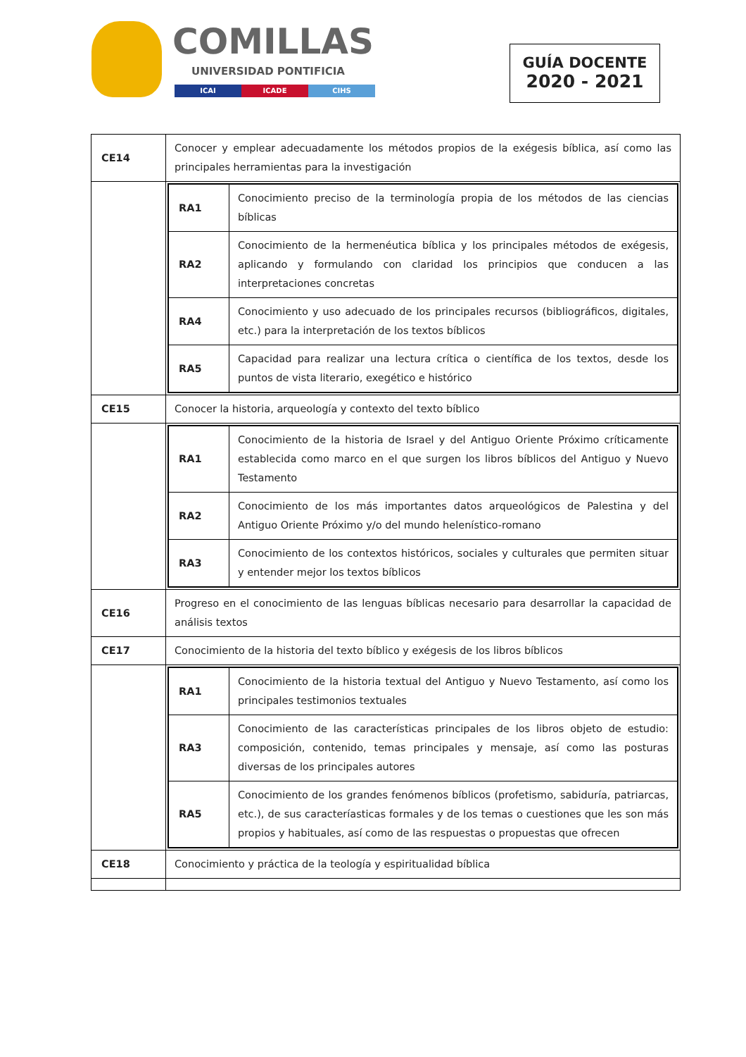COMILLAS
UNIVERSIDAD PONTIFICIA
ICAI ICADE CIHS
GUÍA DOCENTE
2020 - 2021
| CE14 | Conocer y emplear adecuadamente los métodos propios de la exégesis bíblica, así como las principales herramientas para la investigación |
| | / RA1 / Conocimiento preciso de la terminología propia de los métodos de las ciencias bíblicas / / RA2 / Conocimiento de la hermenéutica bíblica y los principales métodos de exégesis, aplicando y formulando con claridad los principios que conducen a las interpretaciones concretas / / RA4 / Conocimiento y uso adecuado de los principales recursos (bibliográficos, digitales, etc.) para la interpretación de los textos bíblicos / / RA5 / Capacidad para realizar una lectura crítica o científica de los textos, desde los puntos de vista literario, exegético e histórico / |
| CE15 | Conocer la historia, arqueología y contexto del texto bíblico |
| | / RA1 / Conocimiento de la historia de Israel y del Antiguo Oriente Próximo críticamente establecida como marco en el que surgen los libros bíblicos del Antiguo y Nuevo Testamento / / RA2 / Conocimiento de los más importantes datos arqueológicos de Palestina y del Antiguo Oriente Próximo y/o del mundo helenístico-romano / / RA3 / Conocimiento de los contextos históricos, sociales y culturales que permiten situar y entender mejor los textos bíblicos / |
| CE16 | Progreso en el conocimiento de las lenguas bíblicas necesario para desarrollar la capacidad de análisis textos |
| CE17 | Conocimiento de la historia del texto bíblico y exégesis de los libros bíblicos |
| | / RA1 / Conocimiento de la historia textual del Antiguo y Nuevo Testamento, así como los principales testimonios textuales / / RA3 / Conocimiento de las características principales de los libros objeto de estudio: composición, contenido, temas principales y mensaje, así como las posturas diversas de los principales autores / / RA5 / Conocimiento de los grandes fenómenos bíblicos (profetismo, sabiduría, patriarcas, etc.), de sus caracteríasticas formales y de los temas o cuestiones que les son más propios y habituales, así como de las respuestas o propuestas que ofrecen / |
| CE18 | Conocimiento y práctica de la teología y espiritualidad bíblica |